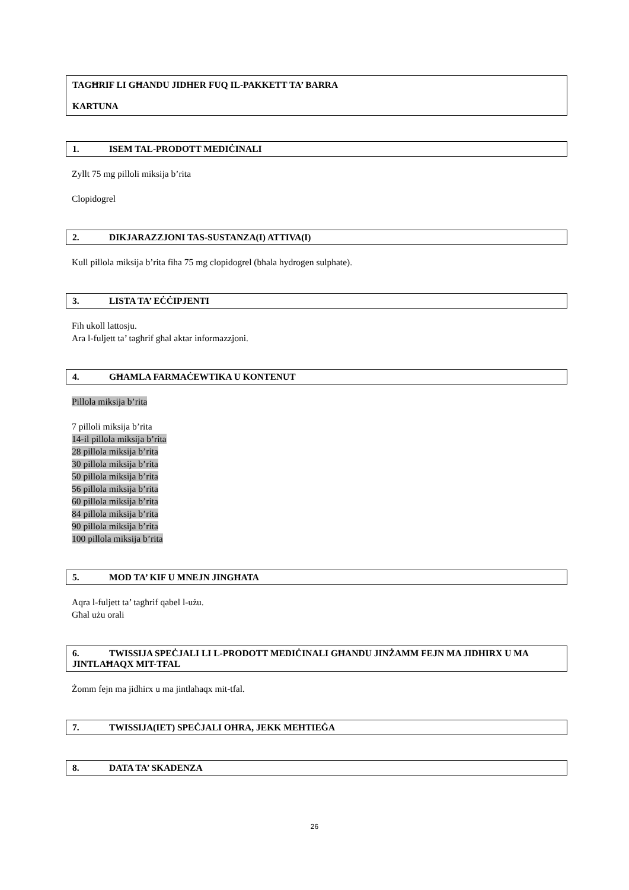TAGĦRIF LI GĦANDU JIDHER FUQ IL-PAKKETT TA’ BARRA
KARTUNA
1. ISEM TAL-PRODOTT MEDIĊINALI
Zyllt 75 mg pilloli miksija b’rita
Clopidogrel
2. DIKJARAZZJONI TAS-SUSTANZA(I) ATTIVA(I)
Kull pillola miksija b’rita fiha 75 mg clopidogrel (bħala hydrogen sulphate).
3. LISTA TA’ EĊĊIPJENTI
Fih ukoll lattosju.
Ara l-fuljett ta’ tagħrif għal aktar informazzjoni.
4. GĦAMLA FARMAĊEWTIKA U KONTENUT
Pillola miksija b’rita
7 pilloli miksija b’rita
14-il pillola miksija b’rita
28 pillola miksija b’rita
30 pillola miksija b’rita
50 pillola miksija b’rita
56 pillola miksija b’rita
60 pillola miksija b’rita
84 pillola miksija b’rita
90 pillola miksija b’rita
100 pillola miksija b’rita
5. MOD TA’ KIF U MNEJN JINGĦATA
Aqra l-fuljett ta’ tagħrif qabel l-użu.
Għal użu orali
6. TWISSIJA SPEĊJALI LI L-PRODOTT MEDIĊINALI GĦANDU JINŻAMM FEJN MA JIDHIRX U MA JINTLAĦAQX MIT-TFAL
Żomm fejn ma jidhirx u ma jintlaħaqx mit-tfal.
7. TWISSIJA(IET) SPEĊJALI OĦRA, JEKK MEĦTIEĠA
8. DATA TA’ SKADENZA
26